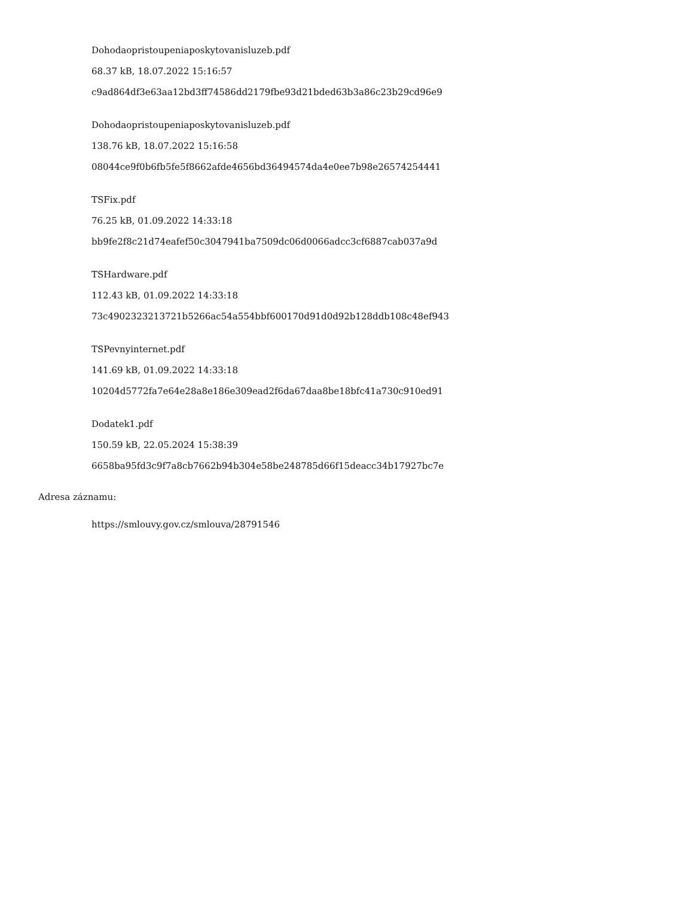Dohodaopristoupeniaposkytovanisluzeb.pdf
68.37 kB, 18.07.2022 15:16:57
c9ad864df3e63aa12bd3ff74586dd2179fbe93d21bded63b3a86c23b29cd96e9
Dohodaopristoupeniaposkytovanisluzeb.pdf
138.76 kB, 18.07.2022 15:16:58
08044ce9f0b6fb5fe5f8662afde4656bd36494574da4e0ee7b98e26574254441
TSFix.pdf
76.25 kB, 01.09.2022 14:33:18
bb9fe2f8c21d74eafef50c3047941ba7509dc06d0066adcc3cf6887cab037a9d
TSHardware.pdf
112.43 kB, 01.09.2022 14:33:18
73c4902323213721b5266ac54a554bbf600170d91d0d92b128ddb108c48ef943
TSPevnyinternet.pdf
141.69 kB, 01.09.2022 14:33:18
10204d5772fa7e64e28a8e186e309ead2f6da67daa8be18bfc41a730c910ed91
Dodatek1.pdf
150.59 kB, 22.05.2024 15:38:39
6658ba95fd3c9f7a8cb7662b94b304e58be248785d66f15deacc34b17927bc7e
Adresa záznamu:
https://smlouvy.gov.cz/smlouva/28791546